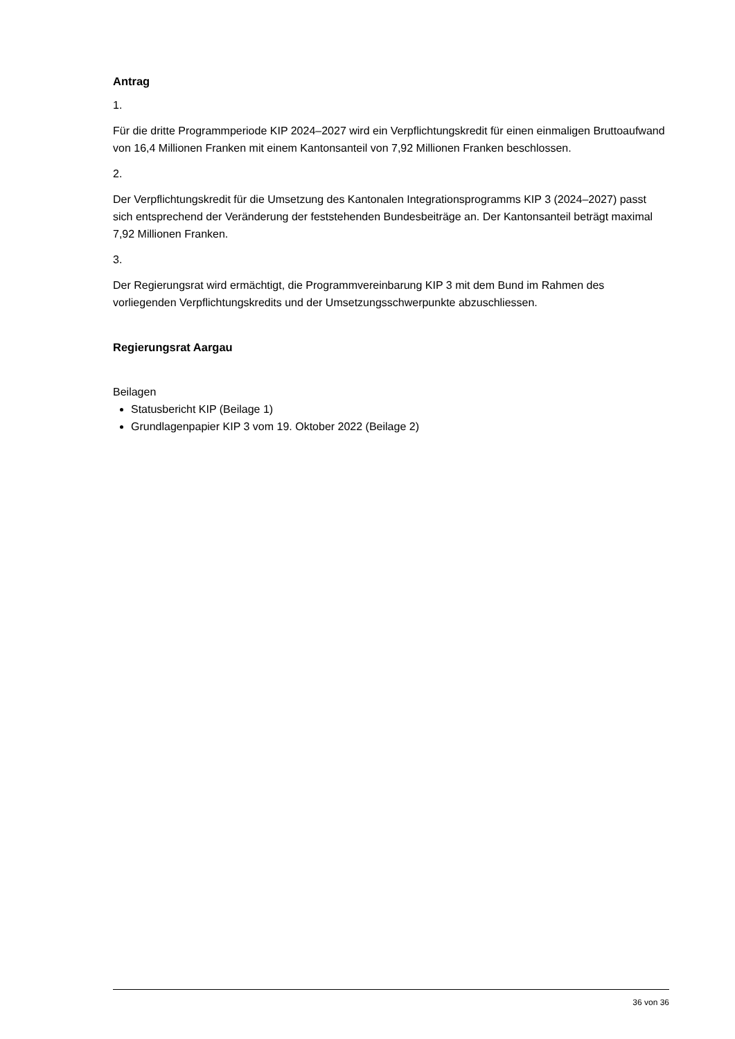Antrag
1.
Für die dritte Programmperiode KIP 2024–2027 wird ein Verpflichtungskredit für einen einmaligen Bruttoaufwand von 16,4 Millionen Franken mit einem Kantonsanteil von 7,92 Millionen Franken beschlossen.
2.
Der Verpflichtungskredit für die Umsetzung des Kantonalen Integrationsprogramms KIP 3 (2024–2027) passt sich entsprechend der Veränderung der feststehenden Bundesbeiträge an. Der Kantonsanteil beträgt maximal 7,92 Millionen Franken.
3.
Der Regierungsrat wird ermächtigt, die Programmvereinbarung KIP 3 mit dem Bund im Rahmen des vorliegenden Verpflichtungskredits und der Umsetzungsschwerpunkte abzuschliessen.
Regierungsrat Aargau
Beilagen
Statusbericht KIP (Beilage 1)
Grundlagenpapier KIP 3 vom 19. Oktober 2022 (Beilage 2)
36 von 36